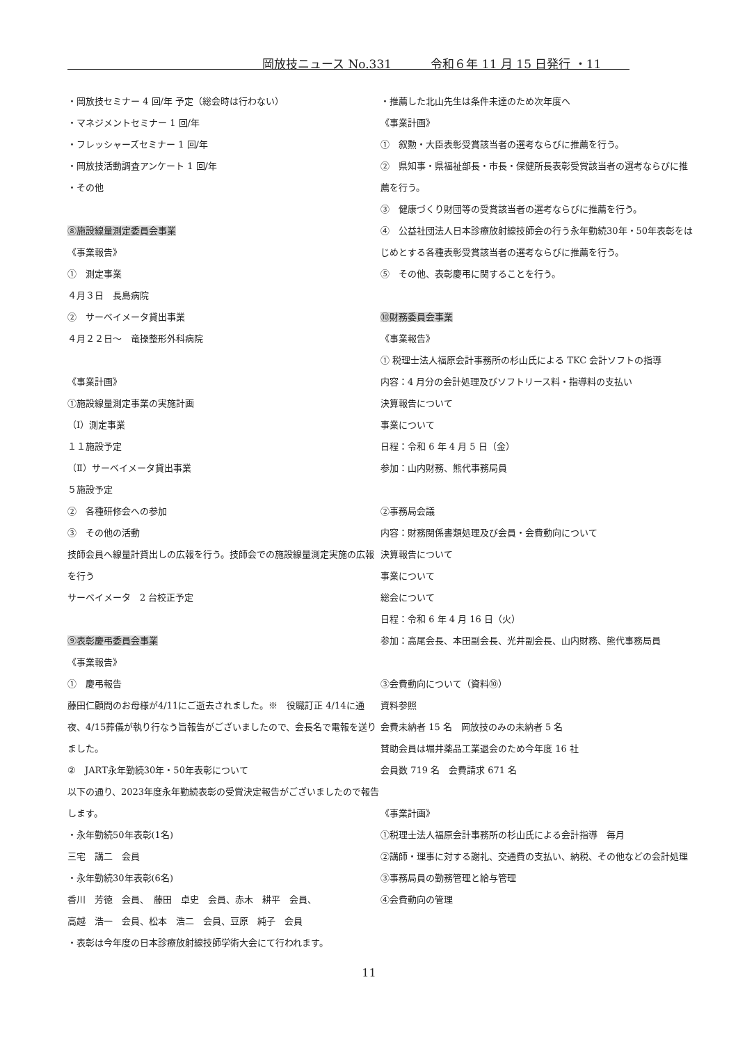岡放技ニュース No.331　　　 令和６年 11 月 15 日発行 ・11
・岡放技セミナー 4 回/年 予定（総会時は行わない）
・マネジメントセミナー 1 回/年
・フレッシャーズセミナー 1 回/年
・岡放技活動調査アンケート 1 回/年
・その他
⑧施設線量測定委員会事業
《事業報告》
①　測定事業
４月３日　長島病院
②　サーベイメータ貸出事業
４月２２日～　竜操整形外科病院
《事業計画》
①施設線量測定事業の実施計画
（Ⅰ）測定事業
１１施設予定
（Ⅱ）サーベイメータ貸出事業
５施設予定
②　各種研修会への参加
③　その他の活動
技師会員へ線量計貸出しの広報を行う。技師会での施設線量測定実施の広報を行う
サーベイメータ　2 台校正予定
⑨表彰慶弔委員会事業
《事業報告》
①　慶弔報告
藤田仁顧問のお母様が4/11にご逝去されました。※　役職訂正 4/14に通夜、4/15葬儀が執り行なう旨報告がございましたので、会長名で電報を送りました。
②　JART永年勤続30年・50年表彰について
以下の通り、2023年度永年勤続表彰の受賞決定報告がございましたので報告します。
・永年勤続50年表彰(1名)
三宅　講二　会員
・永年勤続30年表彰(6名)
香川　芳徳　会員、　藤田　卓史　会員、赤木　耕平　会員、
高越　浩一　会員、松本　浩二　会員、豆原　純子　会員
・表彰は今年度の日本診療放射線技師学術大会にて行われます。
・推薦した北山先生は条件未達のため次年度へ
《事業計画》
①　叙勲・大臣表彰受賞該当者の選考ならびに推薦を行う。
②　県知事・県福祉部長・市長・保健所長表彰受賞該当者の選考ならびに推薦を行う。
③　健康づくり財団等の受賞該当者の選考ならびに推薦を行う。
④　公益社団法人日本診療放射線技師会の行う永年勤続30年・50年表彰をはじめとする各種表彰受賞該当者の選考ならびに推薦を行う。
⑤　その他、表彰慶弔に関することを行う。
⑩財務委員会事業
《事業報告》
① 税理士法人福原会計事務所の杉山氏による TKC 会計ソフトの指導
内容：4 月分の会計処理及びソフトリース料・指導料の支払い
決算報告について
事業について
日程：令和 6 年 4 月 5 日（金）
参加：山内財務、熊代事務局員
②事務局会議
内容：財務関係書類処理及び会員・会費動向について
決算報告について
事業について
総会について
日程：令和 6 年 4 月 16 日（火）
参加：高尾会長、本田副会長、光井副会長、山内財務、熊代事務局員
③会費動向について（資料⑩）
資料参照
会費未納者 15 名　岡放技のみの未納者 5 名
賛助会員は堀井薬品工業退会のため今年度 16 社
会員数 719 名　会費請求 671 名
《事業計画》
①税理士法人福原会計事務所の杉山氏による会計指導　毎月
②講師・理事に対する謝礼、交通費の支払い、納税、その他などの会計処理
③事務局員の勤務管理と給与管理
④会費動向の管理
11